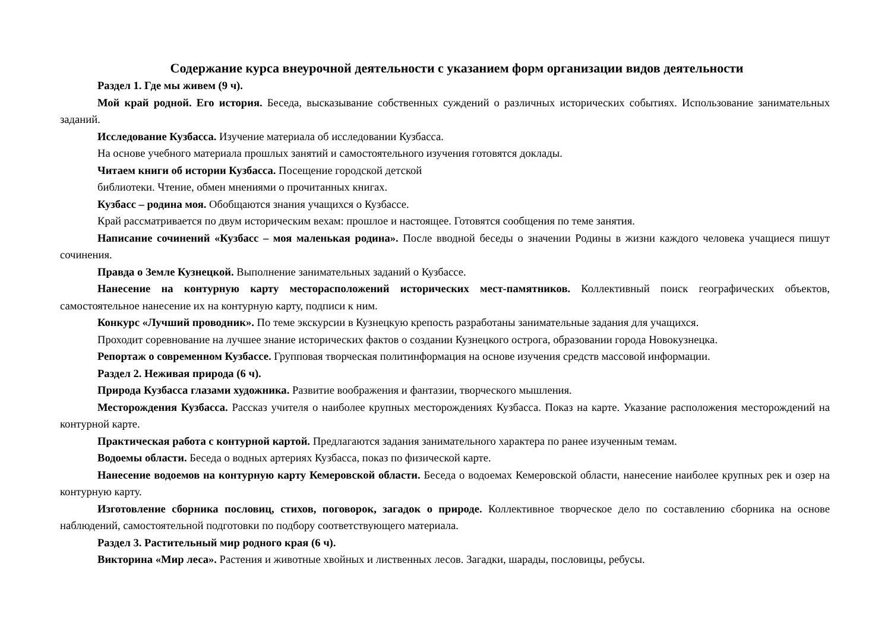Содержание курса внеурочной деятельности с указанием форм организации видов деятельности
Раздел 1. Где мы живем (9 ч).
Мой край родной. Его история. Беседа, высказывание собственных суждений о различных исторических событиях. Использование занимательных заданий.
Исследование Кузбасса. Изучение материала об исследовании Кузбасса.
На основе учебного материала прошлых занятий и самостоятельного изучения готовятся доклады.
Читаем книги об истории Кузбасса. Посещение городской детской
библиотеки. Чтение, обмен мнениями о прочитанных книгах.
Кузбасс – родина моя. Обобщаются знания учащихся о Кузбассе.
Край рассматривается по двум историческим вехам: прошлое и настоящее. Готовятся сообщения по теме занятия.
Написание сочинений «Кузбасс – моя маленькая родина». После вводной беседы о значении Родины в жизни каждого человека учащиеся пишут сочинения.
Правда о Земле Кузнецкой. Выполнение занимательных заданий о Кузбассе.
Нанесение на контурную карту месторасположений исторических мест-памятников. Коллективный поиск географических объектов, самостоятельное нанесение их на контурную карту, подписи к ним.
Конкурс «Лучший проводник». По теме экскурсии в Кузнецкую крепость разработаны занимательные задания для учащихся.
Проходит соревнование на лучшее знание исторических фактов о создании Кузнецкого острога, образовании города Новокузнецка.
Репортаж о современном Кузбассе. Групповая творческая политинформация на основе изучения средств массовой информации.
Раздел 2. Неживая природа (6 ч).
Природа Кузбасса глазами художника. Развитие воображения и фантазии, творческого мышления.
Месторождения Кузбасса. Рассказ учителя о наиболее крупных месторождениях Кузбасса. Показ на карте. Указание расположения месторождений на контурной карте.
Практическая работа с контурной картой. Предлагаются задания занимательного характера по ранее изученным темам.
Водоемы области. Беседа о водных артериях Кузбасса, показ по физической карте.
Нанесение водоемов на контурную карту Кемеровской области. Беседа о водоемах Кемеровской области, нанесение наиболее крупных рек и озер на контурную карту.
Изготовление сборника пословиц, стихов, поговорок, загадок о природе. Коллективное творческое дело по составлению сборника на основе наблюдений, самостоятельной подготовки по подбору соответствующего материала.
Раздел 3. Растительный мир родного края (6 ч).
Викторина «Мир леса». Растения и животные хвойных и лиственных лесов. Загадки, шарады, пословицы, ребусы.